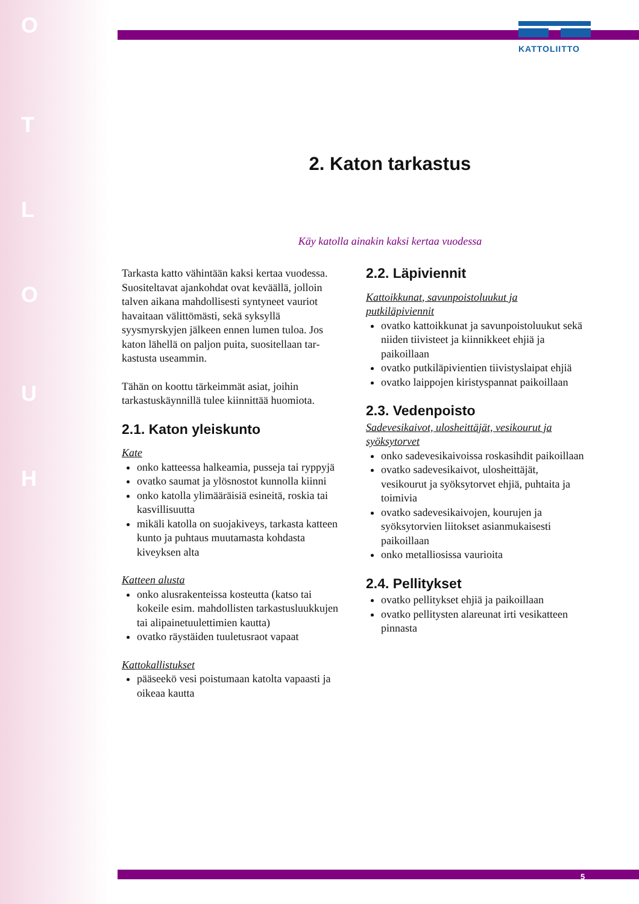O
T
L
O
U
H
KATTOLIITTO
2. Katon tarkastus
Käy katolla ainakin kaksi kertaa vuodessa
Tarkasta katto vähintään kaksi kertaa vuodes­sa. Suositeltavat ajankohdat ovat keväällä, jolloin talven aikana mahdollisesti syntyneet vauriot havaitaan välittömästi, sekä syksyllä syysmyrskyjen jälkeen ennen lumen tuloa. Jos katon lähellä on paljon puita, suositellaan tar­kastusta useammin.
Tähän on koottu tärkeimmät asiat, joihin tarkastuskäynnillä tulee kiinnittää huomiota.
2.1. Katon yleiskunto
Kate
onko katteessa halkeamia, pusseja tai ryppyjä
ovatko saumat ja ylösnostot kunnolla kiinni
onko katolla ylimääräisiä esineitä, roskia tai kasvillisuutta
mikäli katolla on suojakiveys, tarkasta katteen kunto ja puhtaus muutamasta kohdasta kiveyksen alta
Katteen alusta
onko alusrakenteissa kosteutta (katso tai kokeile esim. mahdollisten tarkastus­luukkujen tai alipainetuulettimien kautta)
ovatko räystäiden tuuletusraot vapaat
Kattokallistukset
pääseekö vesi poistumaan katolta vapaasti ja oikeaa kautta
2.2. Läpiviennit
Kattoikkunat, savunpoistoluukut ja putkiläpiviennit
ovatko kattoikkunat ja savunpoistoluukut sekä niiden tiivisteet ja kiinnikkeet ehjiä ja paikoillaan
ovatko putkiläpivientien tiivistyslaipat ehjiä
ovatko laippojen kiristyspannat paikoillaan
2.3. Vedenpoisto
Sadevesikaivot, ulosheittäjät, vesikourut ja syöksytorvet
onko sadevesikaivoissa roskasihdit paikoillaan
ovatko sadevesikaivot, ulosheittäjät, vesikourut ja syöksytorvet ehjiä, puhtaita ja toimivia
ovatko sadevesikaivojen, kourujen ja syöksytorvien liitokset asianmukaisesti paikoillaan
onko metalliosissa vaurioita
2.4. Pellitykset
ovatko pellitykset ehjiä ja paikoillaan
ovatko pellitysten alareunat irti vesikatteen pinnasta
5